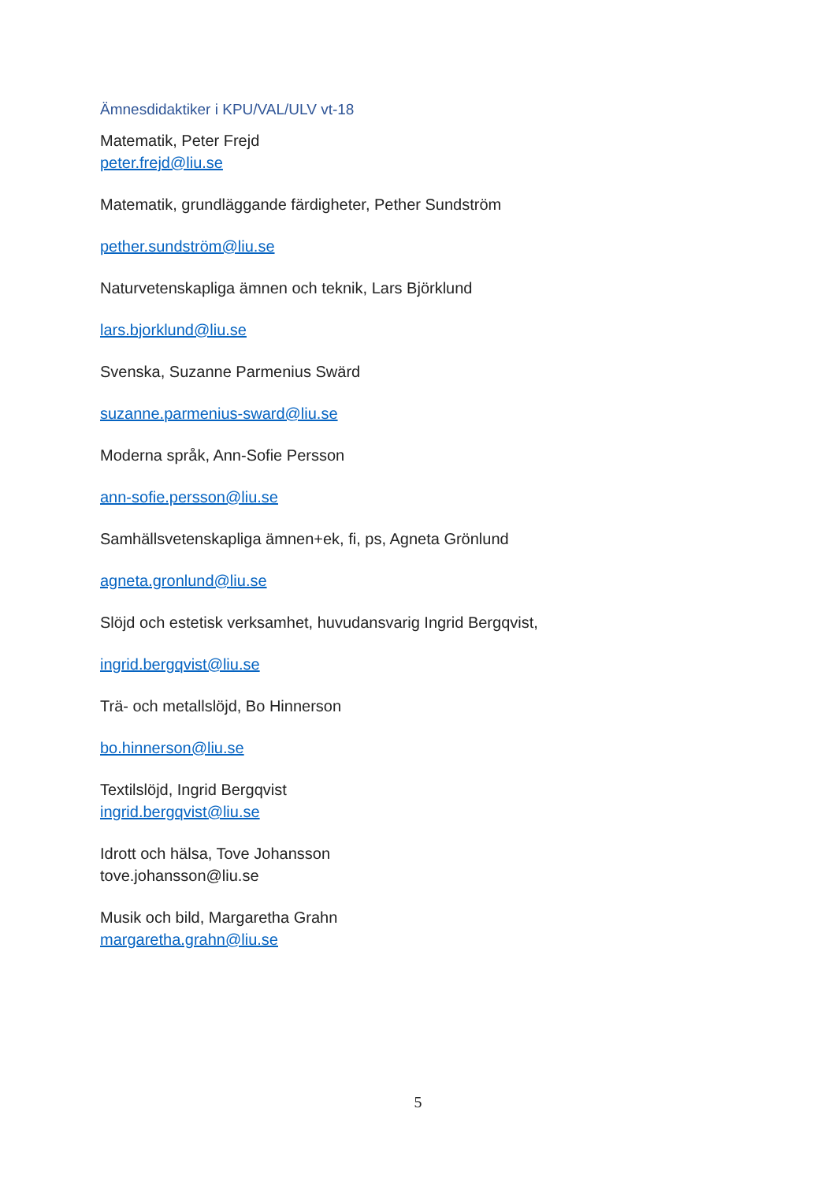Ämnesdidaktiker i KPU/VAL/ULV vt-18
Matematik, Peter Frejd
peter.frejd@liu.se
Matematik, grundläggande färdigheter, Pether Sundström
pether.sundström@liu.se
Naturvetenskapliga ämnen och teknik, Lars Björklund
lars.bjorklund@liu.se
Svenska, Suzanne Parmenius Swärd
suzanne.parmenius-sward@liu.se
Moderna språk, Ann-Sofie Persson
ann-sofie.persson@liu.se
Samhällsvetenskapliga ämnen+ek, fi, ps, Agneta Grönlund
agneta.gronlund@liu.se
Slöjd och estetisk verksamhet, huvudansvarig Ingrid Bergqvist,
ingrid.bergqvist@liu.se
Trä- och metallslöjd, Bo Hinnerson
bo.hinnerson@liu.se
Textilslöjd, Ingrid Bergqvist
ingrid.bergqvist@liu.se
Idrott och hälsa, Tove Johansson
tove.johansson@liu.se
Musik och bild, Margaretha Grahn
margaretha.grahn@liu.se
5